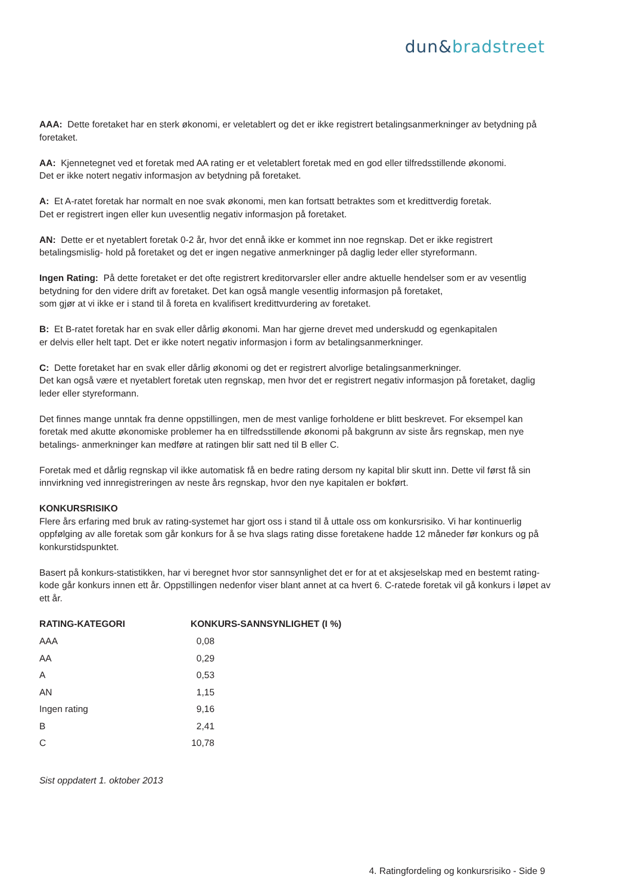dun&bradstreet
AAA: Dette foretaket har en sterk økonomi, er veletablert og det er ikke registrert betalingsanmerkninger av betydning på foretaket.
AA: Kjennetegnet ved et foretak med AA rating er et veletablert foretak med en god eller tilfredsstillende økonomi.
Det er ikke notert negativ informasjon av betydning på foretaket.
A: Et A-ratet foretak har normalt en noe svak økonomi, men kan fortsatt betraktes som et kredittverdig foretak.
Det er registrert ingen eller kun uvesentlig negativ informasjon på foretaket.
AN: Dette er et nyetablert foretak 0-2 år, hvor det ennå ikke er kommet inn noe regnskap. Det er ikke registrert betalingsmislig- hold på foretaket og det er ingen negative anmerkninger på daglig leder eller styreformann.
Ingen Rating: På dette foretaket er det ofte registrert kreditorvarsler eller andre aktuelle hendelser som er av vesentlig betydning for den videre drift av foretaket. Det kan også mangle vesentlig informasjon på foretaket,
som gjør at vi ikke er i stand til å foreta en kvalifisert kredittvurdering av foretaket.
B: Et B-ratet foretak har en svak eller dårlig økonomi. Man har gjerne drevet med underskudd og egenkapitalen
er delvis eller helt tapt. Det er ikke notert negativ informasjon i form av betalingsanmerkninger.
C: Dette foretaket har en svak eller dårlig økonomi og det er registrert alvorlige betalingsanmerkninger.
Det kan også være et nyetablert foretak uten regnskap, men hvor det er registrert negativ informasjon på foretaket, daglig leder eller styreformann.
Det finnes mange unntak fra denne oppstillingen, men de mest vanlige forholdene er blitt beskrevet. For eksempel kan foretak med akutte økonomiske problemer ha en tilfredsstillende økonomi på bakgrunn av siste års regnskap, men nye betalings- anmerkninger kan medføre at ratingen blir satt ned til B eller C.
Foretak med et dårlig regnskap vil ikke automatisk få en bedre rating dersom ny kapital blir skutt inn. Dette vil først få sin innvirkning ved innregistreringen av neste års regnskap, hvor den nye kapitalen er bokført.
KONKURSRISIKO
Flere års erfaring med bruk av rating-systemet har gjort oss i stand til å uttale oss om konkursrisiko. Vi har kontinuerlig oppfølging av alle foretak som går konkurs for å se hva slags rating disse foretakene hadde 12 måneder før konkurs og på konkurstidspunktet.
Basert på konkurs-statistikken, har vi beregnet hvor stor sannsynlighet det er for at et aksjeselskap med en bestemt rating-kode går konkurs innen ett år. Oppstillingen nedenfor viser blant annet at ca hvert 6. C-ratede foretak vil gå konkurs i løpet av ett år.
| RATING-KATEGORI | KONKURS-SANNSYNLIGHET (I %) | |
| --- | --- | --- |
| AAA | 0,08 | |
| AA | 0,29 | |
| A | 0,53 | |
| AN | 1,15 | |
| Ingen rating | 9,16 | |
| B | 2,41 | |
| C | 10,78 | |
Sist oppdatert 1. oktober 2013
4. Ratingfordeling og konkursrisiko - Side 9